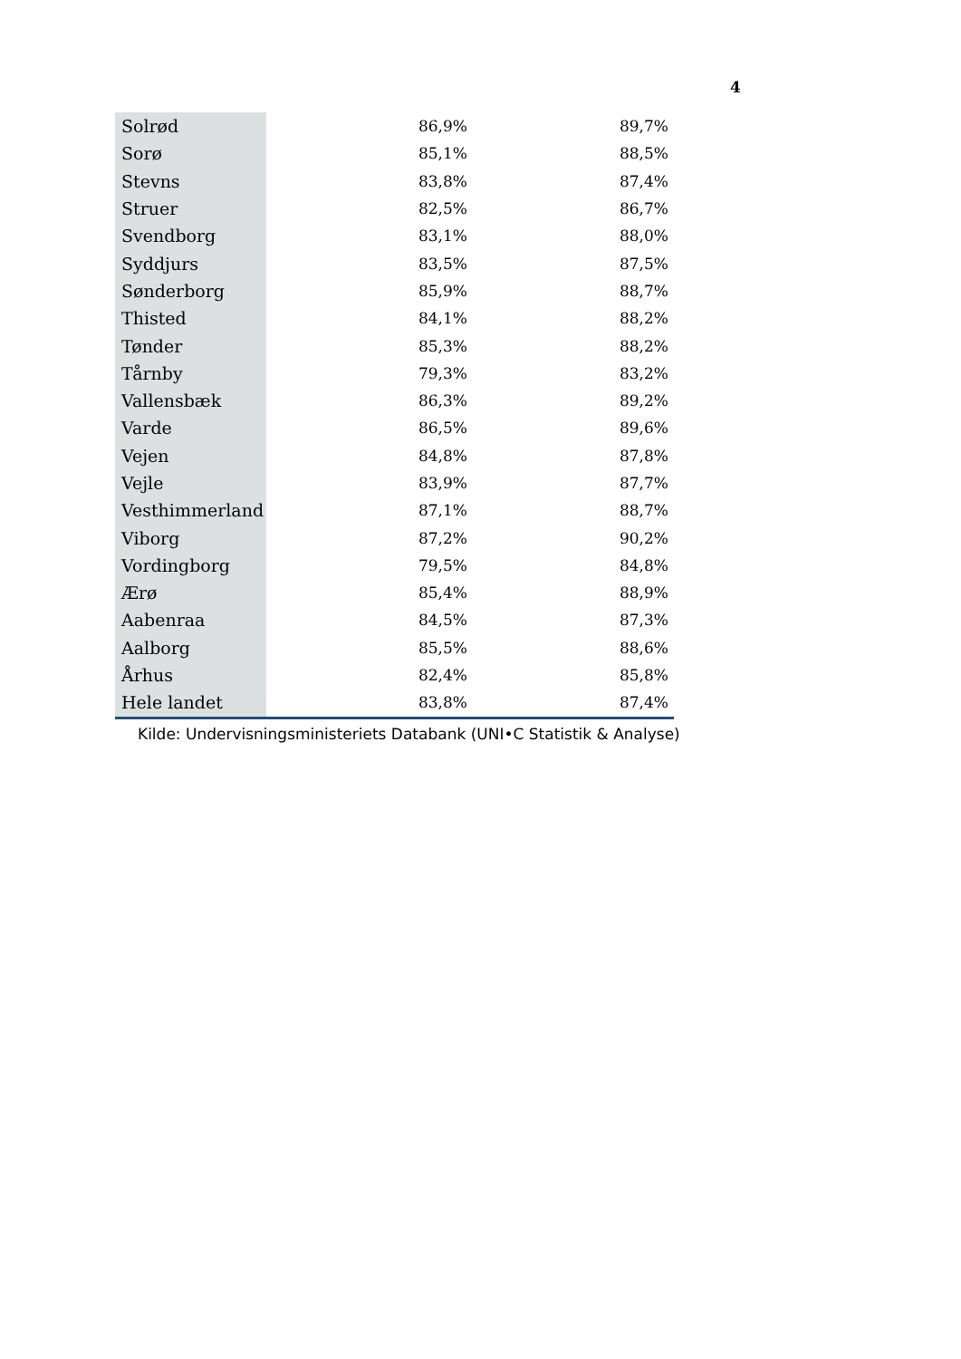4
| Solrød | 86,9% | 89,7% |
| Sorø | 85,1% | 88,5% |
| Stevns | 83,8% | 87,4% |
| Struer | 82,5% | 86,7% |
| Svendborg | 83,1% | 88,0% |
| Syddjurs | 83,5% | 87,5% |
| Sønderborg | 85,9% | 88,7% |
| Thisted | 84,1% | 88,2% |
| Tønder | 85,3% | 88,2% |
| Tårnby | 79,3% | 83,2% |
| Vallensbæk | 86,3% | 89,2% |
| Varde | 86,5% | 89,6% |
| Vejen | 84,8% | 87,8% |
| Vejle | 83,9% | 87,7% |
| Vesthimmerland | 87,1% | 88,7% |
| Viborg | 87,2% | 90,2% |
| Vordingborg | 79,5% | 84,8% |
| Ærø | 85,4% | 88,9% |
| Aabenraa | 84,5% | 87,3% |
| Aalborg | 85,5% | 88,6% |
| Århus | 82,4% | 85,8% |
| Hele landet | 83,8% | 87,4% |
Kilde: Undervisningsministeriets Databank (UNI•C Statistik & Analyse)